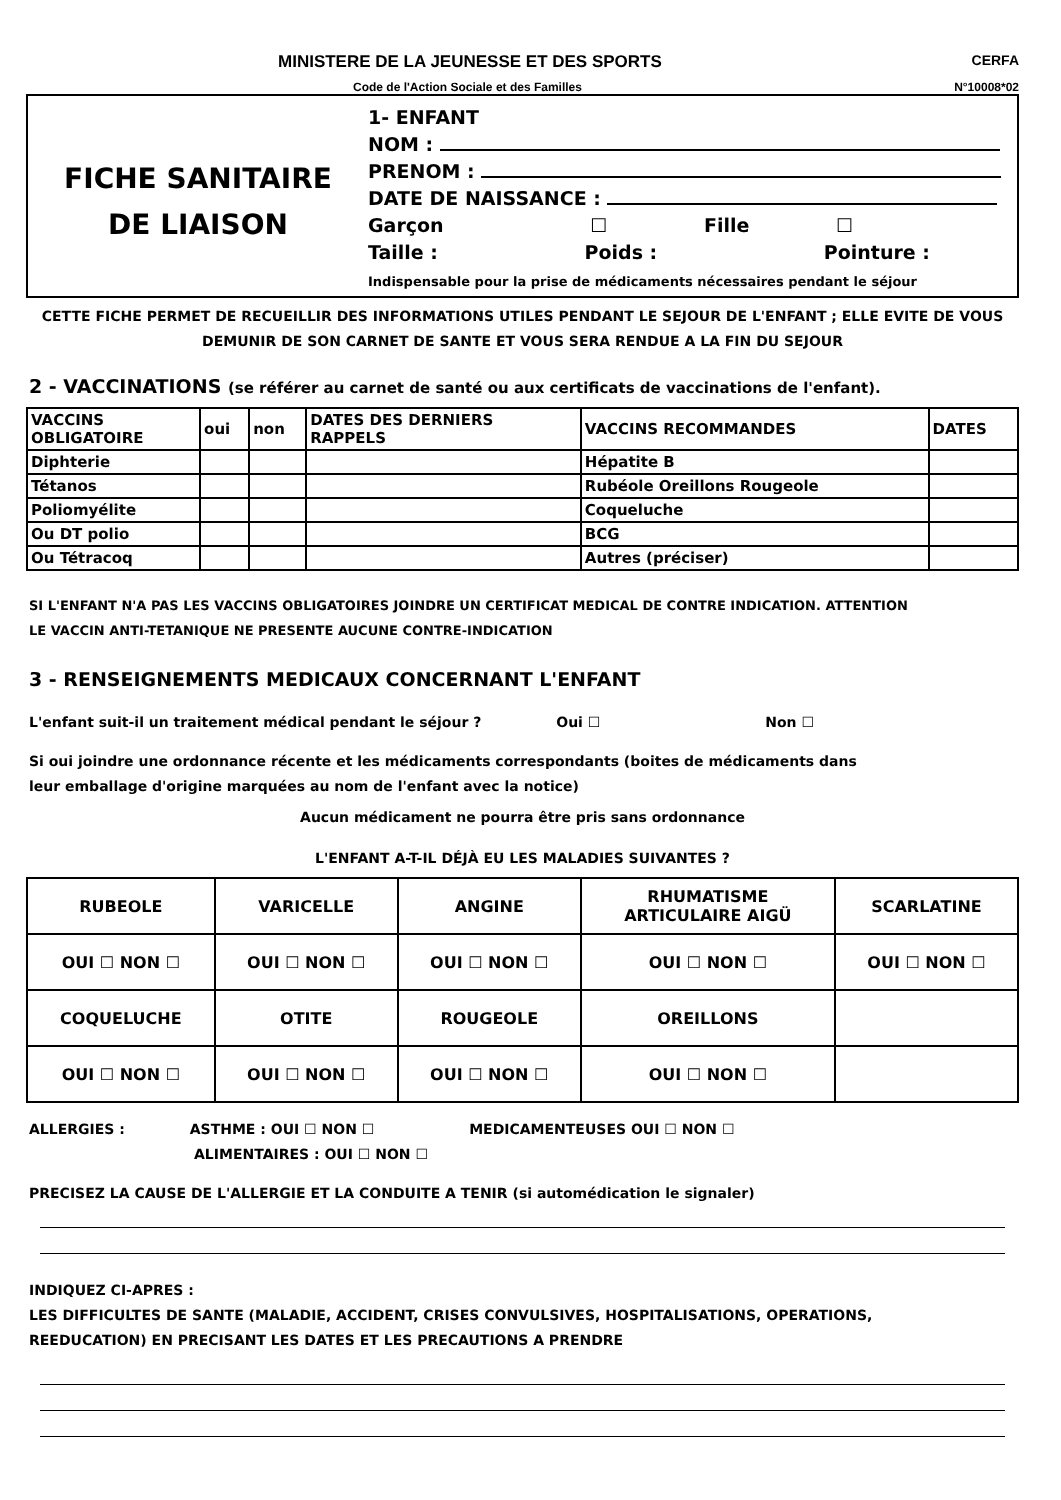MINISTERE DE LA JEUNESSE ET DES SPORTS CERFA
Code de l'Action Sociale et des Familles N°10008*02
FICHE SANITAIRE
DE LIAISON
1- ENFANT
NOM :
PRENOM :
DATE DE NAISSANCE :
Garçon ☐ Fille ☐
Taille : Poids : Pointure :
Indispensable pour la prise de médicaments nécessaires pendant le séjour
CETTE FICHE PERMET DE RECUEILLIR DES INFORMATIONS UTILES PENDANT LE SEJOUR DE L'ENFANT ; ELLE EVITE DE VOUS DEMUNIR DE SON CARNET DE SANTE ET VOUS SERA RENDUE A LA FIN DU SEJOUR
2 - VACCINATIONS (se référer au carnet de santé ou aux certificats de vaccinations de l'enfant).
| VACCINS OBLIGATOIRE | oui | non | DATES DES DERNIERS RAPPELS | VACCINS RECOMMANDES | DATES |
| --- | --- | --- | --- | --- | --- |
| Diphterie | | | | Hépatite B | |
| Tétanos | | | | Rubéole Oreillons Rougeole | |
| Poliomyélite | | | | Coqueluche | |
| Ou DT polio | | | | BCG | |
| Ou Tétracoq | | | | Autres (préciser) | |
SI L'ENFANT N'A PAS LES VACCINS OBLIGATOIRES JOINDRE UN CERTIFICAT MEDICAL DE CONTRE INDICATION. ATTENTION
LE VACCIN ANTI-TETANIQUE NE PRESENTE AUCUNE CONTRE-INDICATION
3 - RENSEIGNEMENTS MEDICAUX CONCERNANT L'ENFANT
L'enfant suit-il un traitement médical pendant le séjour ? Oui ☐ Non ☐
Si oui joindre une ordonnance récente et les médicaments correspondants (boites de médicaments dans
leur emballage d'origine marquées au nom de l'enfant avec la notice)
Aucun médicament ne pourra être pris sans ordonnance
L'ENFANT A-T-IL DÉJÀ EU LES MALADIES SUIVANTES ?
| RUBEOLE | VARICELLE | ANGINE | RHUMATISME ARTICULAIRE AIGÜ | SCARLATINE |
| OUI ☐ NON ☐ | OUI ☐ NON ☐ | OUI ☐ NON ☐ | OUI ☐ NON ☐ | OUI ☐ NON ☐ |
| COQUELUCHE | OTITE | ROUGEOLE | OREILLONS | |
| OUI ☐ NON ☐ | OUI ☐ NON ☐ | OUI ☐ NON ☐ | OUI ☐ NON ☐ | |
ALLERGIES : ASTHME : OUI ☐ NON ☐ MEDICAMENTEUSES OUI ☐ NON ☐
ALIMENTAIRES : OUI ☐ NON ☐
PRECISEZ LA CAUSE DE L'ALLERGIE ET LA CONDUITE A TENIR (si automédication le signaler)
INDIQUEZ CI-APRES :
LES DIFFICULTES DE SANTE (MALADIE, ACCIDENT, CRISES CONVULSIVES, HOSPITALISATIONS, OPERATIONS,
REEDUCATION) EN PRECISANT LES DATES ET LES PRECAUTIONS A PRENDRE